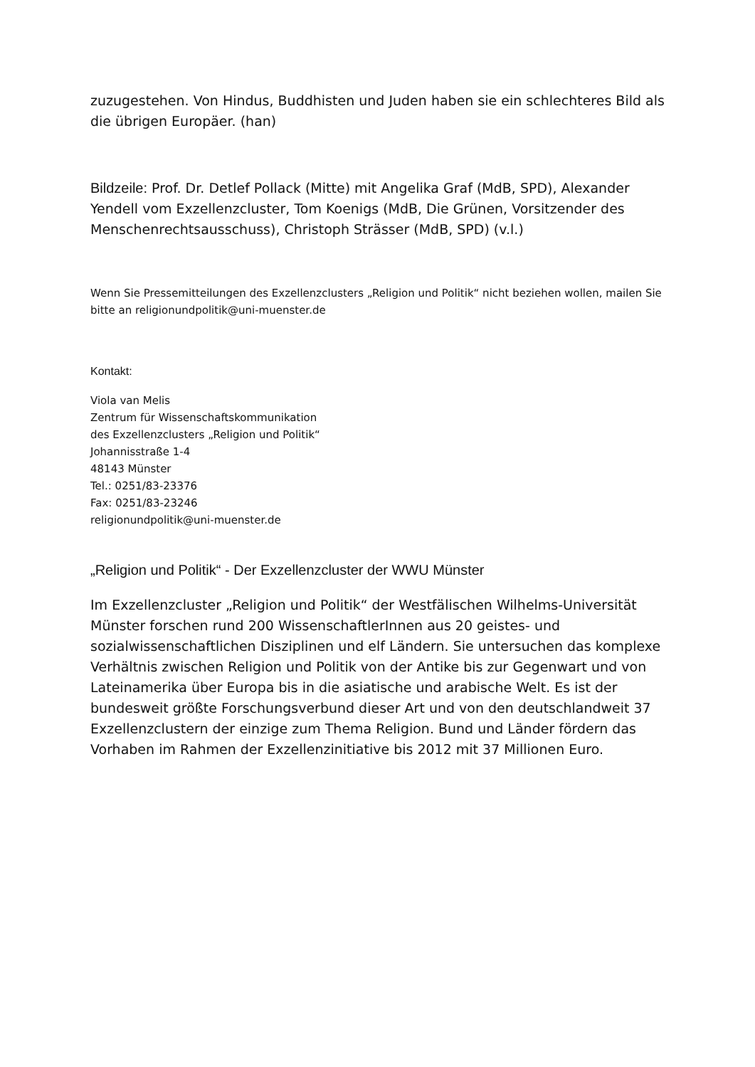zuzugestehen. Von Hindus, Buddhisten und Juden haben sie ein schlechteres Bild als die übrigen Europäer. (han)
Bildzeile: Prof. Dr. Detlef Pollack (Mitte) mit Angelika Graf (MdB, SPD), Alexander Yendell vom Exzellenzcluster, Tom Koenigs (MdB, Die Grünen, Vorsitzender des Menschenrechtsausschuss), Christoph Strässer (MdB, SPD) (v.l.)
Wenn Sie Pressemitteilungen des Exzellenzclusters „Religion und Politik“ nicht beziehen wollen, mailen Sie bitte an religionundpolitik@uni-muenster.de
Kontakt:
Viola van Melis
Zentrum für Wissenschaftskommunikation
des Exzellenzclusters „Religion und Politik“
Johannisstraße 1-4
48143 Münster
Tel.: 0251/83-23376
Fax: 0251/83-23246
religionundpolitik@uni-muenster.de
„Religion und Politik“ - Der Exzellenzcluster der WWU Münster
Im Exzellenzcluster „Religion und Politik“ der Westfälischen Wilhelms-Universität Münster forschen rund 200 WissenschaftlerInnen aus 20 geistes- und sozialwissenschaftlichen Disziplinen und elf Ländern. Sie untersuchen das komplexe Verhältnis zwischen Religion und Politik von der Antike bis zur Gegenwart und von Lateinamerika über Europa bis in die asiatische und arabische Welt. Es ist der bundesweit größte Forschungsverbund dieser Art und von den deutschlandweit 37 Exzellenzclustern der einzige zum Thema Religion. Bund und Länder fördern das Vorhaben im Rahmen der Exzellenzinitiative bis 2012 mit 37 Millionen Euro.